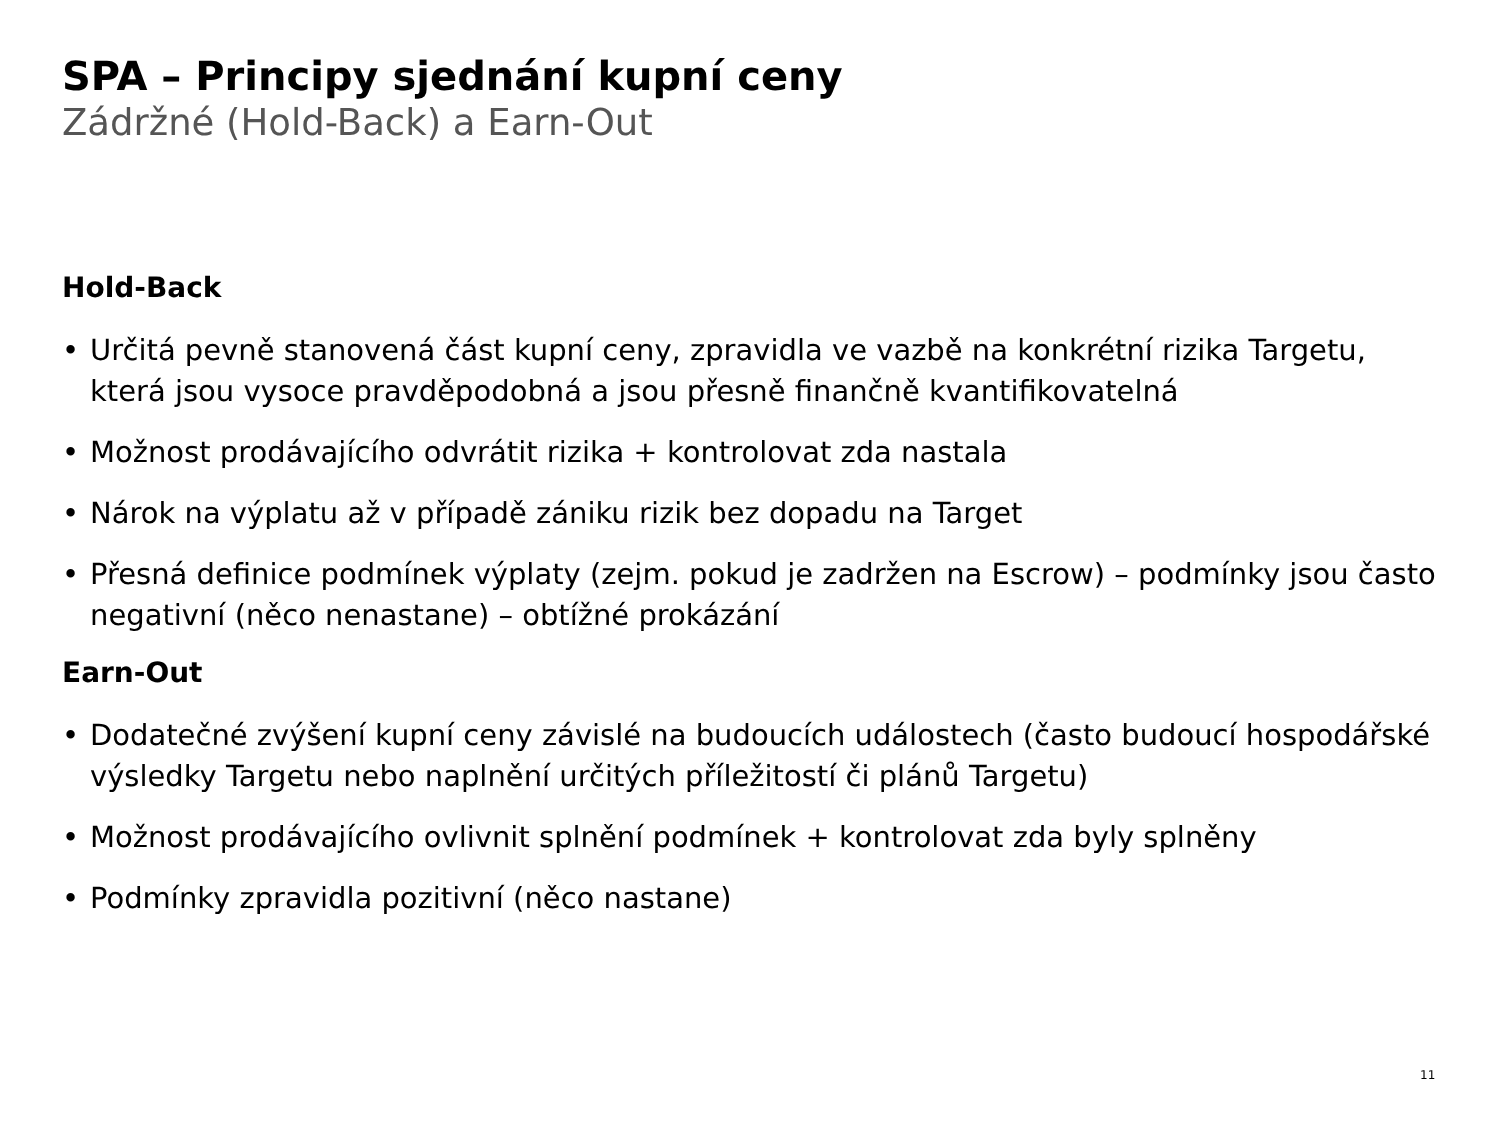SPA – Principy sjednání kupní ceny
Zádržné (Hold-Back) a Earn-Out
Hold-Back
• Určitá pevně stanovená část kupní ceny, zpravidla ve vazbě na konkrétní rizika Targetu, která jsou vysoce pravděpodobná a jsou přesně finančně kvantifikovatelná
• Možnost prodávajícího odvrátit rizika + kontrolovat zda nastala
• Nárok na výplatu až v případě zániku rizik bez dopadu na Target
• Přesná definice podmínek výplaty (zejm. pokud je zadržen na Escrow) – podmínky jsou často negativní (něco nenastane) – obtížné prokázání
Earn-Out
• Dodatečné zvýšení kupní ceny závislé na budoucích událostech (často budoucí hospodářské výsledky Targetu nebo naplnění určitých příležitostí či plánů Targetu)
• Možnost prodávajícího ovlivnit splnění podmínek + kontrolovat zda byly splněny
• Podmínky zpravidla pozitivní (něco nastane)
11